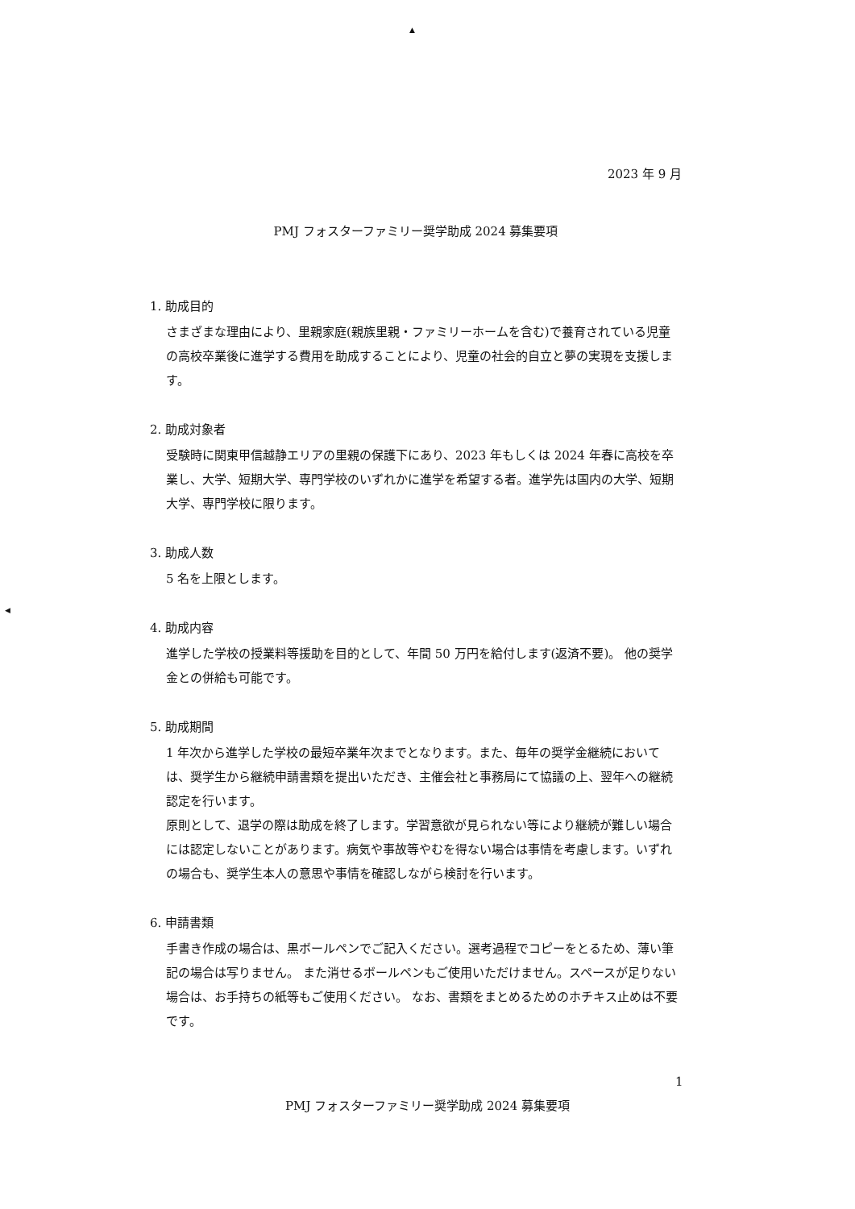▲
◀
2023 年 9 月
PMJ フォスターファミリー奨学助成 2024 募集要項
1. 助成目的
さまざまな理由により、里親家庭(親族里親・ファミリーホームを含む)で養育されている児童の高校卒業後に進学する費用を助成することにより、児童の社会的自立と夢の実現を支援します。
2. 助成対象者
受験時に関東甲信越静エリアの里親の保護下にあり、2023 年もしくは 2024 年春に高校を卒業し、大学、短期大学、専門学校のいずれかに進学を希望する者。進学先は国内の大学、短期大学、専門学校に限ります。
3. 助成人数
5 名を上限とします。
4. 助成内容
進学した学校の授業料等援助を目的として、年間 50 万円を給付します(返済不要)。 他の奨学金との併給も可能です。
5. 助成期間
1 年次から進学した学校の最短卒業年次までとなります。また、毎年の奨学金継続においては、奨学生から継続申請書類を提出いただき、主催会社と事務局にて協議の上、翌年への継続認定を行います。
原則として、退学の際は助成を終了します。学習意欲が見られない等により継続が難しい場合には認定しないことがあります。病気や事故等やむを得ない場合は事情を考慮します。いずれの場合も、奨学生本人の意思や事情を確認しながら検討を行います。
6. 申請書類
手書き作成の場合は、黒ボールペンでご記入ください。選考過程でコピーをとるため、薄い筆記の場合は写りません。 また消せるボールペンもご使用いただけません。スペースが足りない場合は、お手持ちの紙等もご使用ください。 なお、書類をまとめるためのホチキス止めは不要です。
1
PMJ フォスターファミリー奨学助成 2024 募集要項